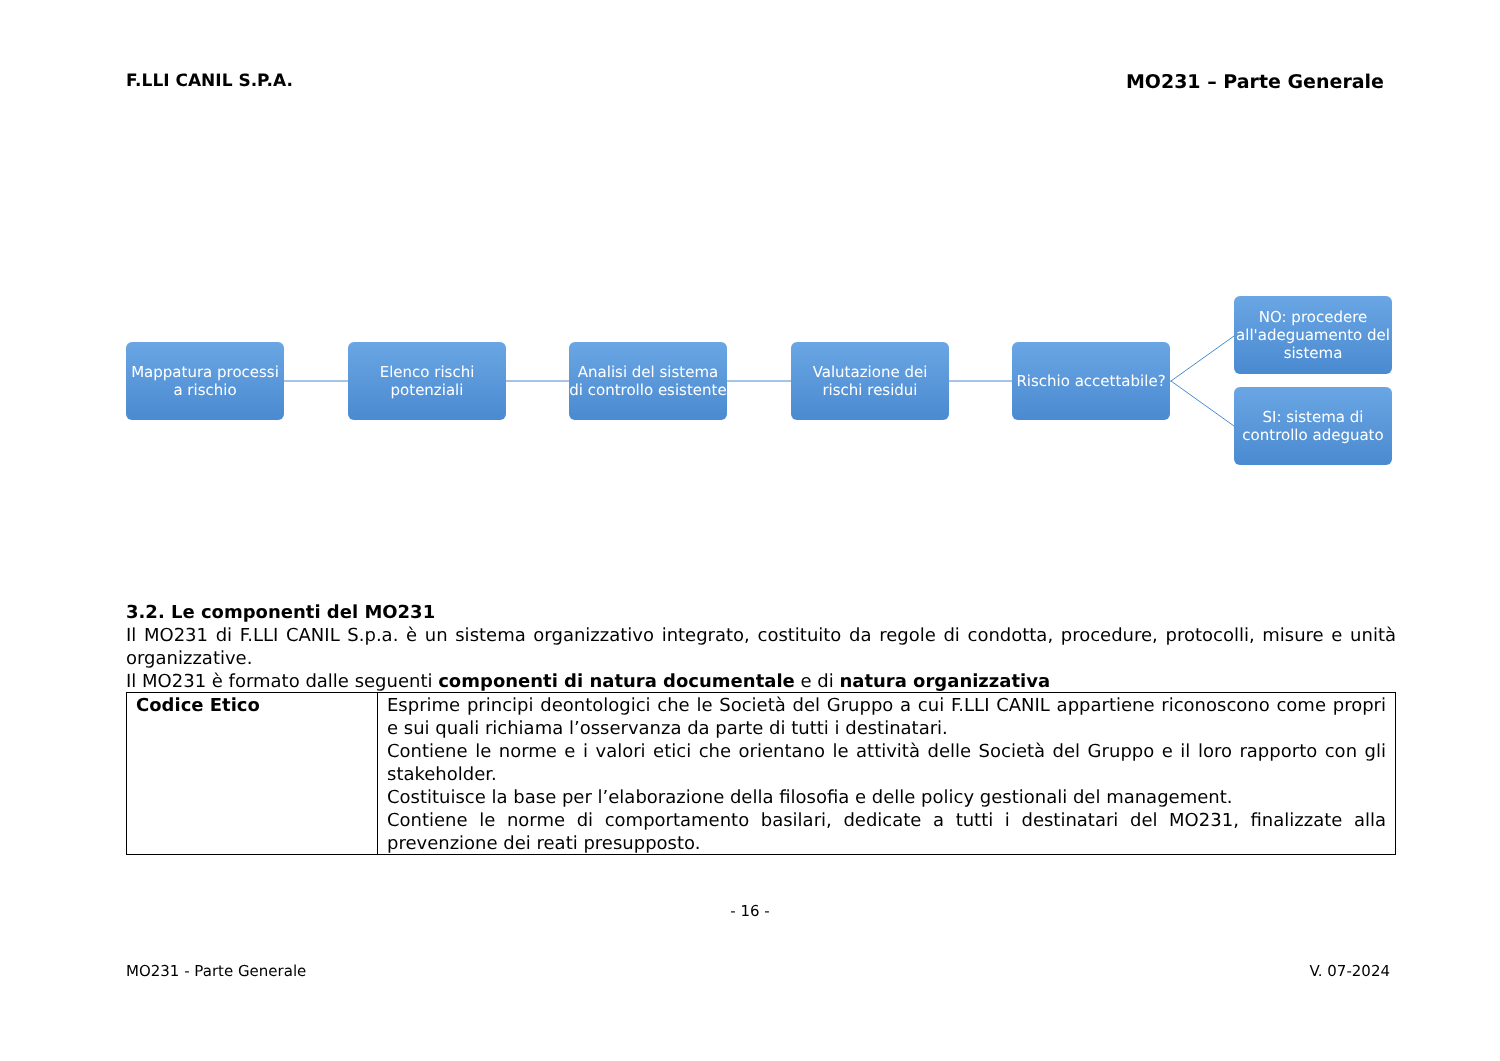F.LLI CANIL S.P.A. MO231 – Parte Generale
Mappatura processi a rischio
Elenco rischi potenziali
Analisi del sistema di controllo esistente
Valutazione dei rischi residui
Rischio accettabile?
NO: procedere all'adeguamento del sistema
SI: sistema di controllo adeguato
3.2. Le componenti del MO231
Il MO231 di F.LLI CANIL S.p.a. è un sistema organizzativo integrato, costituito da regole di condotta, procedure, protocolli, misure e unità organizzative.
Il MO231 è formato dalle seguenti componenti di natura documentale e di natura organizzativa
| Codice Etico | Esprime principi deontologici che le Società del Gruppo a cui F.LLI CANIL appartiene riconoscono come propri e sui quali richiama l’osservanza da parte di tutti i destinatari. Contiene le norme e i valori etici che orientano le attività delle Società del Gruppo e il loro rapporto con gli stakeholder. Costituisce la base per l’elaborazione della filosofia e delle policy gestionali del management. Contiene le norme di comportamento basilari, dedicate a tutti i destinatari del MO231, finalizzate alla prevenzione dei reati presupposto. |
- 16 -
MO231 - Parte Generale V. 07-2024